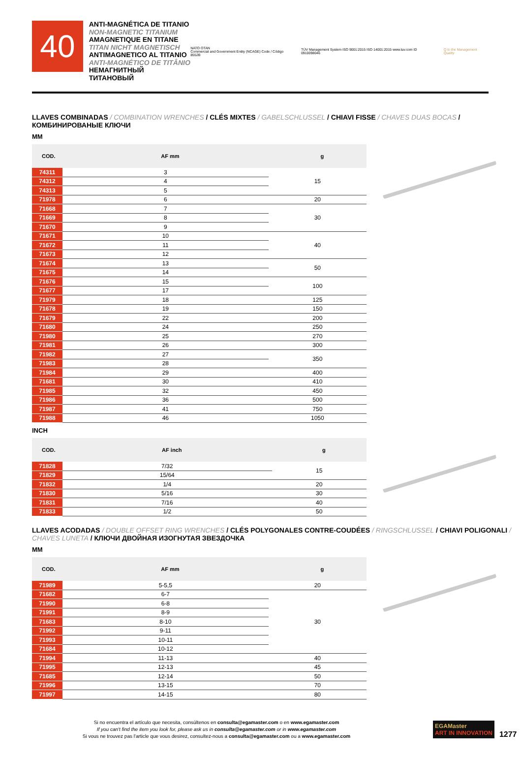40
ANTI-MAGNÉTICA DE TITANIO
NON-MAGNETIC TITANIUM
AMAGNETIQUE EN TITANE
TITAN NICHT MAGNETISCH
ANTIMAGNETICO AL TITANIO
ANTI-MAGNÉTICO DE TITÂNIO
НЕМАГНИТНЫЙ ТИТАНОВЫЙ
NATO OTAN
Commercial and Government Entity (NCAGE) Code / Código 8552B
TÜV Management System ISO 9001:2015 ISO 14001:2015 www.tuv.com ID 0910098046
Q to the Management Quality
LLAVES COMBINADAS / COMBINATION WRENCHES / CLÉS MIXTES / GABELSCHLUSSEL / CHIAVI FISSE / CHAVES DUAS BOCAS / КОМБИНИРОВАНЫЕ КЛЮЧИ
MM
| COD. | AF mm | g |
| --- | --- | --- |
| 74311 | 3 | 15 |
| 74312 | 4 | |
| 74313 | 5 | |
| 71978 | 6 | 20 |
| 71668 | 7 | 30 |
| 71669 | 8 | |
| 71670 | 9 | |
| 71671 | 10 | 40 |
| 71672 | 11 | |
| 71673 | 12 | |
| 71674 | 13 | 50 |
| 71675 | 14 | |
| 71676 | 15 | 100 |
| 71677 | 17 | |
| 71979 | 18 | 125 |
| 71678 | 19 | 150 |
| 71679 | 22 | 200 |
| 71680 | 24 | 250 |
| 71980 | 25 | 270 |
| 71981 | 26 | 300 |
| 71982 | 27 | 350 |
| 71983 | 28 | |
| 71984 | 29 | 400 |
| 71681 | 30 | 410 |
| 71985 | 32 | 450 |
| 71986 | 36 | 500 |
| 71987 | 41 | 750 |
| 71988 | 46 | 1050 |
INCH
| COD. | AF inch | g |
| --- | --- | --- |
| 71828 | 7/32 | 15 |
| 71829 | 15/64 | |
| 71832 | 1/4 | 20 |
| 71830 | 5/16 | 30 |
| 71831 | 7/16 | 40 |
| 71833 | 1/2 | 50 |
LLAVES ACODADAS / DOUBLE OFFSET RING WRENCHES / CLÉS POLYGONALES CONTRE-COUDÉES / RINGSCHLUSSEL / CHIAVI POLIGONALI / CHAVES LUNETA / КЛЮЧИ ДВОЙНАЯ ИЗОГНУТАЯ ЗВЕЗДОЧКА
MM
| COD. | AF mm | g |
| --- | --- | --- |
| 71989 | 5-5,5 | 20 |
| 71682 | 6-7 | 30 |
| 71990 | 6-8 | |
| 71991 | 8-9 | |
| 71683 | 8-10 | |
| 71992 | 9-11 | |
| 71993 | 10-11 | |
| 71684 | 10-12 | |
| 71994 | 11-13 | 40 |
| 71995 | 12-13 | 45 |
| 71685 | 12-14 | 50 |
| 71996 | 13-15 | 70 |
| 71997 | 14-15 | 80 |
Si no encuentra el artículo que necesita, consúltenos en consulta@egamaster.com o en www.egamaster.com
If you can't find the item you look for, please ask us in consulta@egamaster.com or in www.egamaster.com
Si vous ne trouvez pas l'article que vous desirez, consultez-nous a consulta@egamaster.com ou a www.egamaster.com
EGAMaster
ART IN INNOVATION
1277